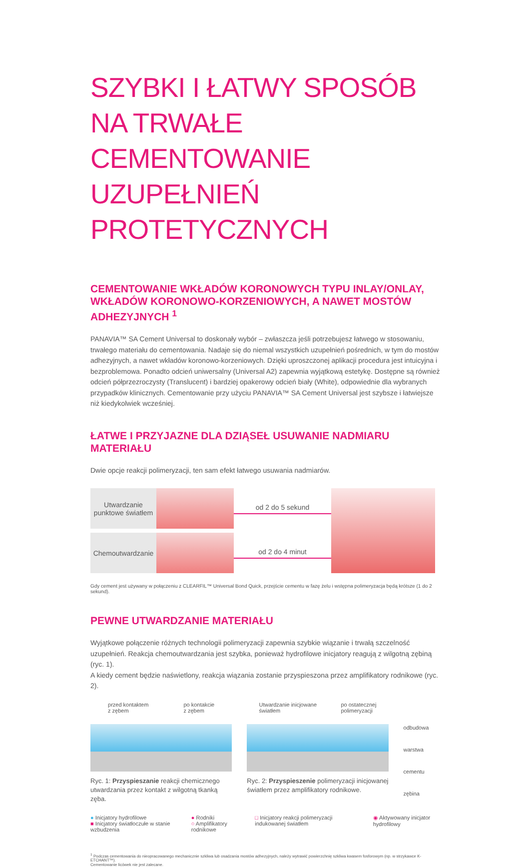SZYBKI I ŁATWY SPOSÓB
NA TRWAŁE CEMENTOWANIE
UZUPEŁNIEŃ PROTETYCZNYCH
CEMENTOWANIE WKŁADÓW KORONOWYCH TYPU INLAY/ONLAY, WKŁADÓW KORONOWO-KORZENIOWYCH, A NAWET MOSTÓW ADHEZYJNYCH <sup>1</sup>
PANAVIA™ SA Cement Universal to doskonały wybór – zwłaszcza jeśli potrzebujesz łatwego w stosowaniu, trwałego materiału do cementowania. Nadaje się do niemal wszystkich uzupełnień pośrednich, w tym do mostów adhezyjnych, a nawet wkładów koronowo-korzeniowych. Dzięki uproszczonej aplikacji procedura jest intuicyjna i bezproblemowa. Ponadto odcień uniwersalny (Universal A2) zapewnia wyjątkową estetykę. Dostępne są również odcień półprzezroczysty (Translucent) i bardziej opakerowy odcień biały (White), odpowiednie dla wybranych przypadków klinicznych. Cementowanie przy użyciu PANAVIA™ SA Cement Universal jest szybsze i łatwiejsze niż kiedykolwiek wcześniej.
ŁATWE I PRZYJAZNE DLA DZIĄSEŁ USUWANIE NADMIARU MATERIAŁU
Dwie opcje reakcji polimeryzacji, ten sam efekt łatwego usuwania nadmiarów.
Utwardzanie
punktowe światłem
od 2 do 5 sekund
Chemoutwardzanie
od 2 do 4 minut
Gdy cement jest używany w połączeniu z CLEARFIL™ Universal Bond Quick, przejście cementu w fazę żelu i wstępna polimeryzacja będą krótsze (1 do 2 sekund).
PEWNE UTWARDZANIE MATERIAŁU
Wyjątkowe połączenie różnych technologii polimeryzacji zapewnia szybkie wiązanie i trwałą szczelność uzupełnień. Reakcja chemoutwardzania jest szybka, ponieważ hydrofilowe inicjatory reagują z wilgotną zębiną (ryc. 1).
A kiedy cement będzie naświetlony, reakcja wiązania zostanie przyspieszona przez amplifikatory rodnikowe (ryc. 2).
przed kontaktem
z zębem po kontakcie
z zębem
Ryc. 1: Przyspieszanie reakcji chemicznego utwardzania przez kontakt z wilgotną tkanką zęba.
Utwardzanie inicjowane
światłem po ostatecznej
polimeryzacji
Ryc. 2: Przyspieszenie polimeryzacji inicjowanej światłem przez amplifikatory rodnikowe.
odbudowa
warstwa cementu
zębina
● Inicjatory hydrofilowe
■ Inicjatory światłoczułe w stanie wzbudzenia
● Rodniki
○ Amplifikatory rodnikowe
□ Inicjatory reakcji polimeryzacji indukowanej światłem
◉ Aktywowany inicjator hydrofilowy
<sup>1</sup> Podczas cementowania do nieopracowanego mechanicznie szkliwa lub osadzania mostów adhezyjnych, należy wytrawić powierzchnię szkliwa kwasem fosforowym (np. w strzykawce K-ETCHANT™).
Cementowanie licówek nie jest zalecane.